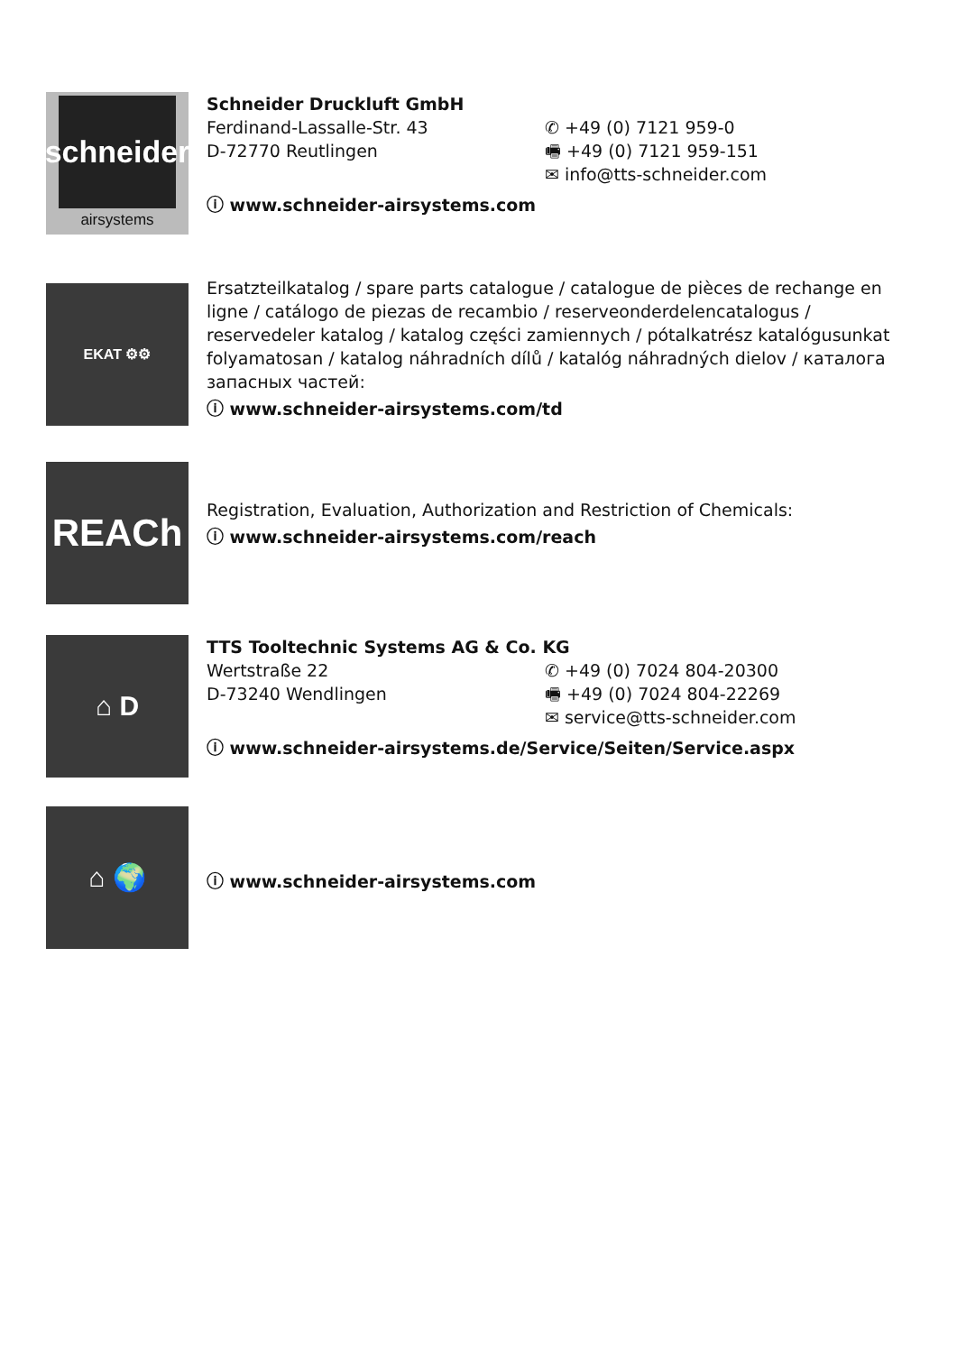schneider
airsystems
Schneider Druckluft GmbH
Ferdinand-Lassalle-Str. 43
D-72770 Reutlingen
✆ +49 (0) 7121 959-0
🖷 +49 (0) 7121 959-151
✉ info@tts-schneider.com
ⓘ www.schneider-airsystems.com
EKAT ⚙⚙
Ersatzteilkatalog / spare parts catalogue / catalogue de pièces de rechange en ligne / catálogo de piezas de recambio / reserveonderdelencatalogus / reservedeler katalog / katalog części zamiennych / pótalkatrész katalógusunkat folyamatosan / katalog náhradních dílů / katalóg náhradných dielov / каталога запасных частей:
ⓘ www.schneider-airsystems.com/td
REACh
Registration, Evaluation, Authorization and Restriction of Chemicals:
ⓘ www.schneider-airsystems.com/reach
⌂ D
TTS Tooltechnic Systems AG & Co. KG
Wertstraße 22
D-73240 Wendlingen
✆ +49 (0) 7024 804-20300
🖷 +49 (0) 7024 804-22269
✉ service@tts-schneider.com
ⓘ www.schneider-airsystems.de/Service/Seiten/Service.aspx
⌂ 🌍
ⓘ www.schneider-airsystems.com